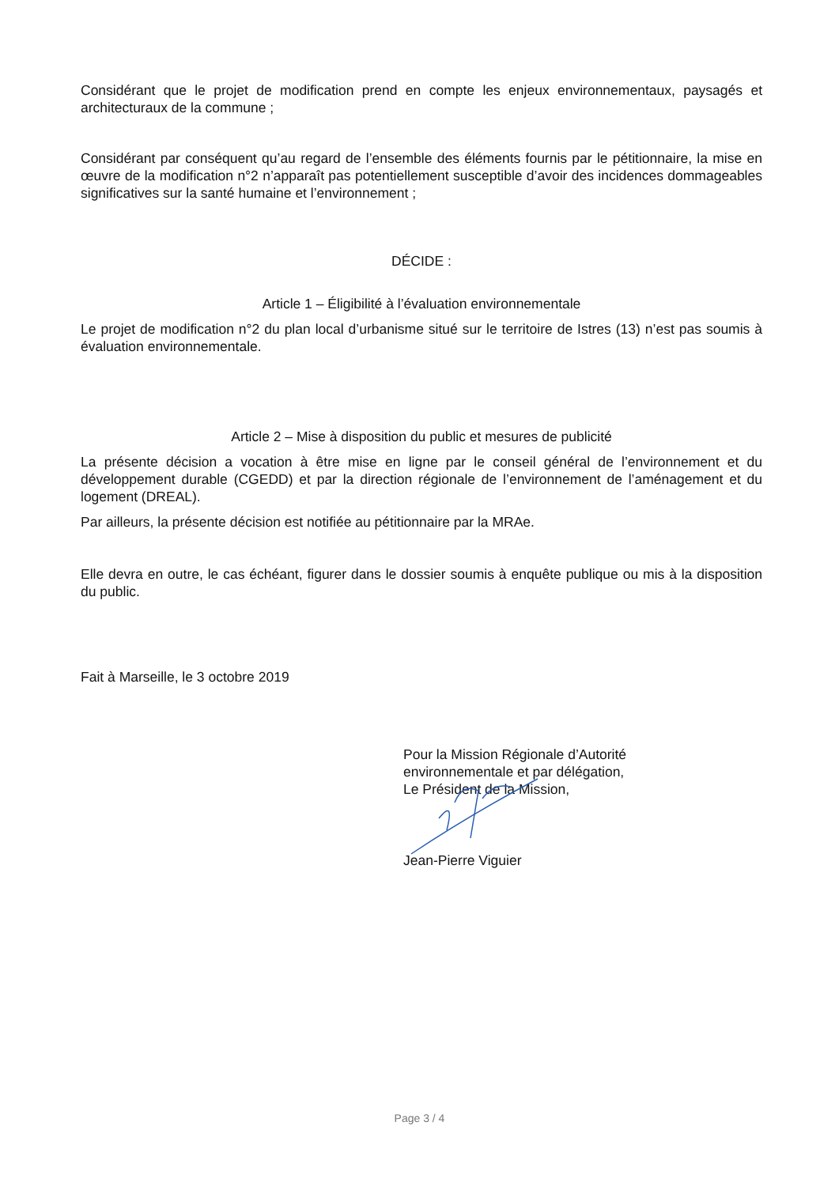Considérant que le projet de modification prend en compte les enjeux environnementaux, paysagés et architecturaux de la commune ;
Considérant par conséquent qu’au regard de l’ensemble des éléments fournis par le pétitionnaire, la mise en œuvre de la modification n°2 n’apparaît pas potentiellement susceptible d’avoir des incidences dommageables significatives sur la santé humaine et l’environnement ;
DÉCIDE :
Article 1 – Éligibilité à l’évaluation environnementale
Le projet de modification n°2 du plan local d’urbanisme situé sur le territoire de Istres (13) n’est pas soumis à évaluation environnementale.
Article 2 – Mise à disposition du public et mesures de publicité
La présente décision a vocation à être mise en ligne par le conseil général de l’environnement et du développement durable (CGEDD) et par la direction régionale de l’environnement de l’aménagement et du logement (DREAL).
Par ailleurs, la présente décision est notifiée au pétitionnaire par la MRAe.
Elle devra en outre, le cas échéant, figurer dans le dossier soumis à enquête publique ou mis à la disposition du public.
Fait à Marseille, le 3 octobre 2019
Pour la Mission Régionale d’Autorité
environnementale et par délégation,
Le Président de la Mission,
Jean-Pierre Viguier
Page 3 / 4